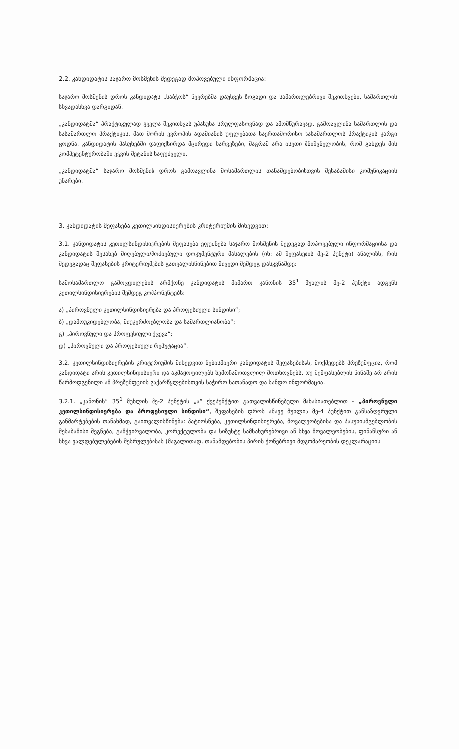2.2. კანდიდატის საჯარო მოსმენის შედეგად მოპოვებული ინფორმაცია:
საჯარო მოსმენის დროს კანდიდატს „საბჭოს“ წევრებმა დაუსვეს ზოგადი და სამართლებრივი შეკითხვები, სამართლის სხვადასხვა დარგიდან.
„კანდიდატმა“ პრაქტიკულად ყველა შეკითხვას უპასუხა სრულფასოვნად და ამომწურავად. გამოავლინა სამართლის და სასამართლო პრაქტიკის, მათ შორის ევროპის ადამიანის უფლებათა საერთაშორისო სასამართლოს პრაქტიკის კარგი ცოდნა. კანდიდატის პასუხებში დაფიქსირდა მცირედი ხარვეზები, მაგრამ არა ისეთი მნიშვნელობის, რომ გახდეს მის კომპეტენტურობაში ეჭვის შეტანის საფუძველი.
„კანდიდატმა“ საჯარო მოსმენის დროს გამოავლინა მოსამართლის თანამდებობისთვის შესაბამისი კომუნიკაციის უნარები.
3. კანდიდატის შეფასება კეთილსინდისიერების კრიტერიუმის მიხედვით:
3.1. კანდიდატის კეთილსინდისიერების შეფასება ეფუძნება საჯარო მოსმენის შედეგად მოპოვებული ინფორმაციისა და კანდიდატის შესახებ მიღებული/მოძიებული დოკუმენტური მასალების (იხ: ამ შეფასების მე-2 პუნქტი) ანალიზს, რის შედეგადაც შეფასების კრიტერიუმების გათვალისწინებით მივედი შემდეგ დასკვნამდე:
სამოსამართლო გამოცდილების არმქონე კანდიდატის მიმართ კანონის 35<sup>1</sup> მუხლის მე-2 პუნქტი ადგენს კეთილსინდისიერების შემდეგ კომპონენტებს:
ა) „პიროვნული კეთილსინდისიერება და პროფესიული სინდისი“;
ბ) „დამოუკიდებლობა, მიუკერძოებლობა და სამართლიანობა“;
გ) „პიროვნული და პროფესიული ქცევა“;
დ) „პიროვნული და პროფესიული რეპუტაცია“.
3.2. კეთილსინდისიერების კრიტერიუმის მიხედვით ნებისმიერი კანდიდატის შეფასებისას, მოქმედებს პრეზუმფცია, რომ კანდიდატი არის კეთილსინდისიერი და აკმაყოფილებს ზემოჩამოთვლილ მოთხოვნებს, თუ შემფასებლის წინაშე არ არის წარმოდგენილი ამ პრეზუმფციის გაქარწყლებისთვის საჭირო სათანადო და სანდო ინფორმაცია.
3.2.1. „კანონის“ 35<sup>1</sup> მუხლის მე-2 პუნქტის „ა“ ქვეპუნქტით გათვალისწინებული მახასიათებლით - „პიროვნული კეთილსინდისიერება და პროფესიული სინდისი“, შეფასების დროს ამავე მუხლის მე-4 პუნქტით განსაზღვრული განმარტებების თანახმად, გაითვალისწინება: პატიოსნება, კეთილსინდისიერება, მოვალეობებისა და პასუხისმგებლობის შესაბამისი შეგნება, გამჭვირვალობა, კორექტულობა და სიზუსტე სამსახურებრივი ან სხვა მოვალეობების, ფინანსური ან სხვა ვალდებულებების შესრულებისას (მაგალითად, თანამდებობის პირის ქონებრივი მდგომარეობის დეკლარაციის